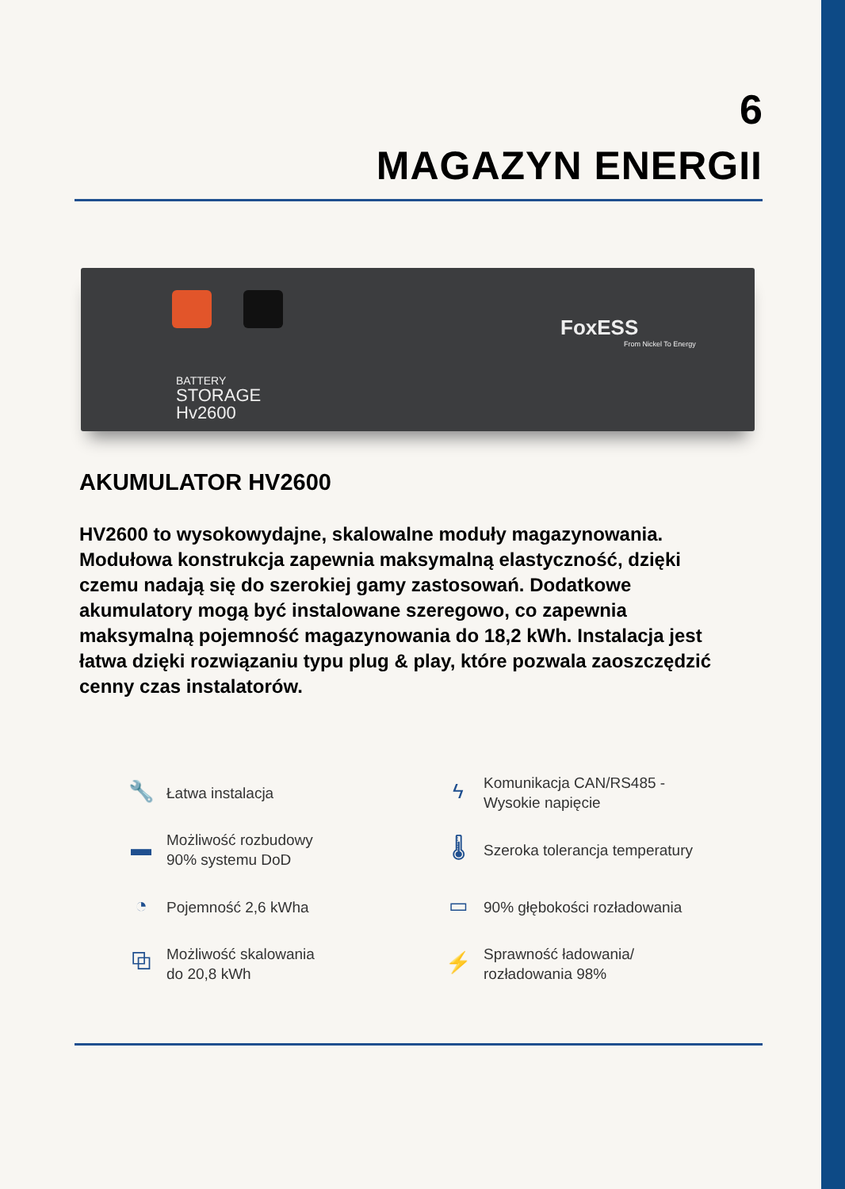6
MAGAZYN ENERGII
BATTERY
STORAGE
Hv2600
FoxESS
From Nickel To Energy
AKUMULATOR HV2600
HV2600 to wysokowydajne, skalowalne moduły magazynowania. Modułowa konstrukcja zapewnia maksymalną elastyczność, dzięki czemu nadają się do szerokiej gamy zastosowań. Dodatkowe akumulatory mogą być instalowane szeregowo, co zapewnia maksymalną pojemność magazynowania do 18,2 kWh. Instalacja jest łatwa dzięki rozwiązaniu typu plug & play, które pozwala zaoszczędzić cenny czas instalatorów.
🔧 Łatwa instalacja
ϟ Komunikacja CAN/RS485 -
Wysokie napięcie
▬ Możliwość rozbudowy
90% systemu DoD
🌡 Szeroka tolerancja temperatury
◔ Pojemność 2,6 kWha
▭ 90% głębokości rozładowania
⧉ Możliwość skalowania
do 20,8 kWh
⚡ Sprawność ładowania/
rozładowania 98%